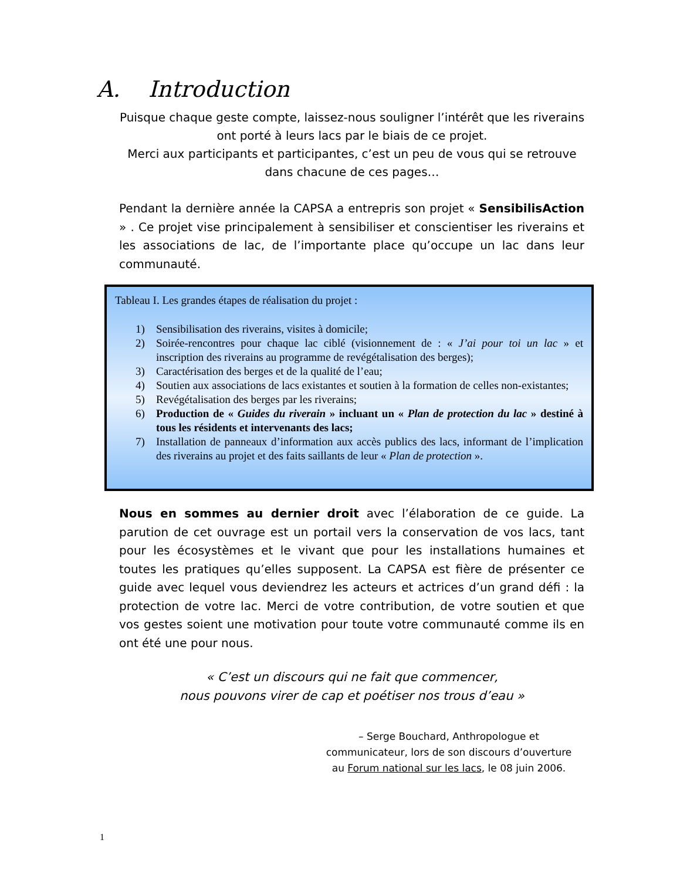A. Introduction
Puisque chaque geste compte, laissez-nous souligner l’intérêt que les riverains ont porté à leurs lacs par le biais de ce projet.
Merci aux participants et participantes, c’est un peu de vous qui se retrouve dans chacune de ces pages…
Pendant la dernière année la CAPSA a entrepris son projet « SensibilisAction » . Ce projet vise principalement à sensibiliser et conscientiser les riverains et les associations de lac, de l’importante place qu’occupe un lac dans leur communauté.
Tableau I. Les grandes étapes de réalisation du projet :
1) Sensibilisation des riverains, visites à domicile;
2) Soirée-rencontres pour chaque lac ciblé (visionnement de : « J’ai pour toi un lac » et inscription des riverains au programme de revégétalisation des berges);
3) Caractérisation des berges et de la qualité de l’eau;
4) Soutien aux associations de lacs existantes et soutien à la formation de celles non-existantes;
5) Revégétalisation des berges par les riverains;
6) Production de « Guides du riverain » incluant un « Plan de protection du lac » destiné à tous les résidents et intervenants des lacs;
7) Installation de panneaux d’information aux accès publics des lacs, informant de l’implication des riverains au projet et des faits saillants de leur « Plan de protection ».
Nous en sommes au dernier droit avec l’élaboration de ce guide. La parution de cet ouvrage est un portail vers la conservation de vos lacs, tant pour les écosystèmes et le vivant que pour les installations humaines et toutes les pratiques qu’elles supposent. La CAPSA est fière de présenter ce guide avec lequel vous deviendrez les acteurs et actrices d’un grand défi : la protection de votre lac. Merci de votre contribution, de votre soutien et que vos gestes soient une motivation pour toute votre communauté comme ils en ont été une pour nous.
« C’est un discours qui ne fait que commencer,
nous pouvons virer de cap et poétiser nos trous d’eau »
– Serge Bouchard, Anthropologue et communicateur, lors de son discours d’ouverture au Forum national sur les lacs, le 08 juin 2006.
1